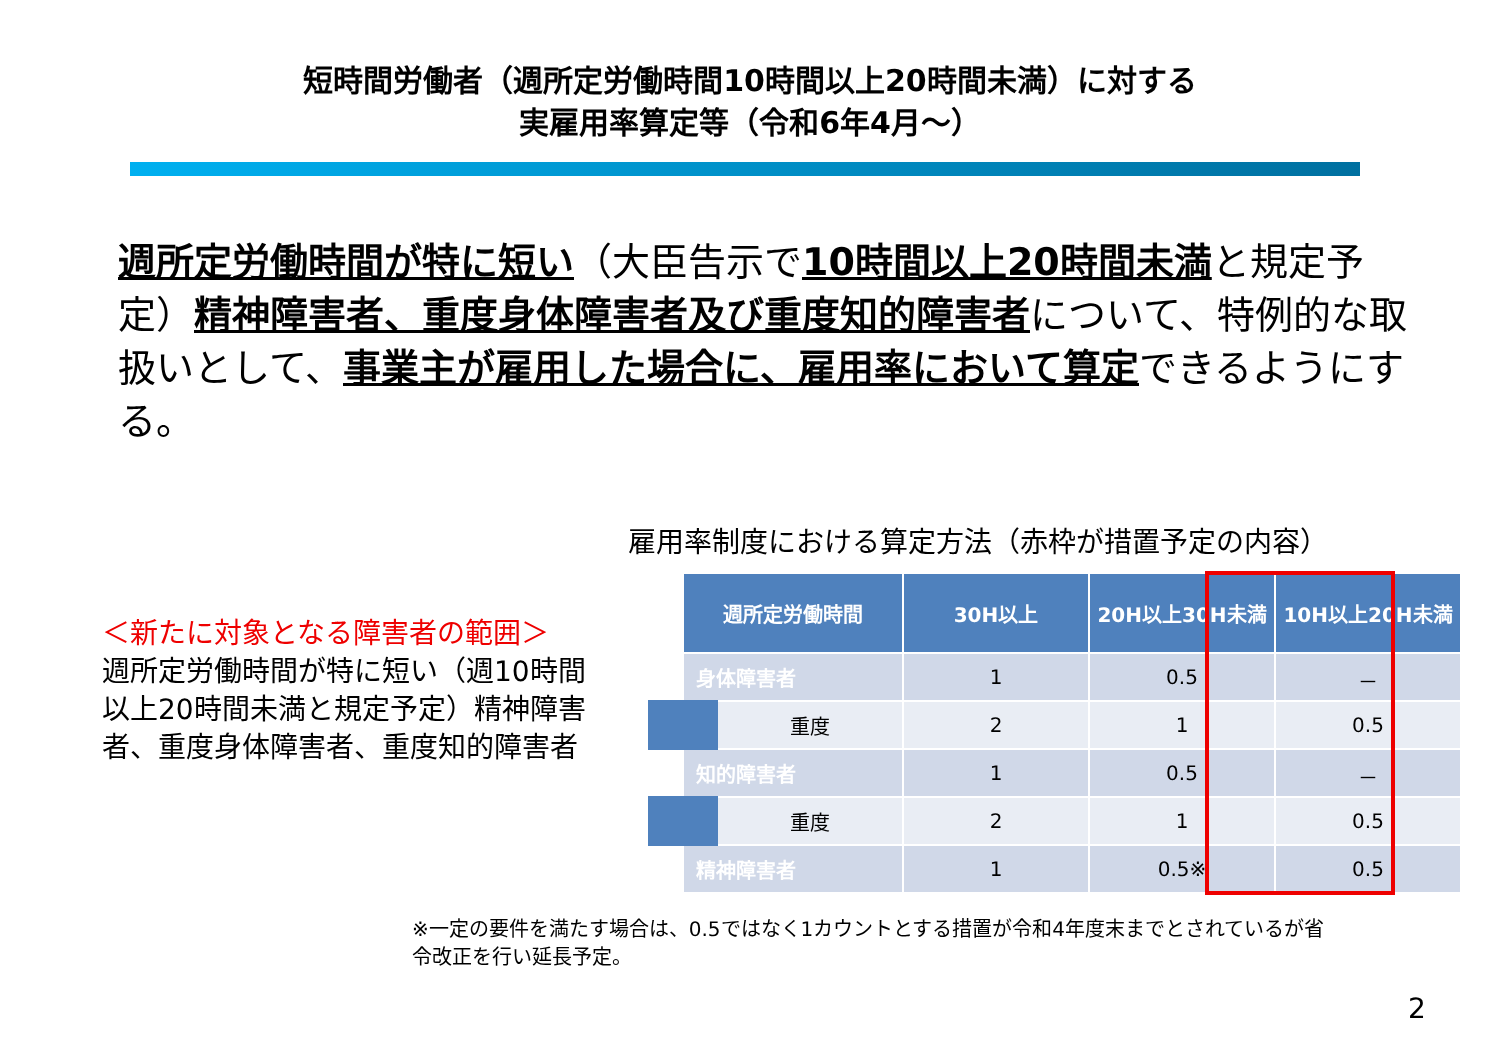短時間労働者（週所定労働時間10時間以上20時間未満）に対する
実雇用率算定等（令和6年4月～）
週所定労働時間が特に短い（大臣告示で10時間以上20時間未満と規定予定）精神障害者、重度身体障害者及び重度知的障害者について、特例的な取扱いとして、事業主が雇用した場合に、雇用率において算定できるようにする。
雇用率制度における算定方法（赤枠が措置予定の内容）
＜新たに対象となる障害者の範囲＞
週所定労働時間が特に短い（週10時間以上20時間未満と規定予定）精神障害者、重度身体障害者、重度知的障害者
| 週所定労働時間 | 30H以上 | 20H以上30H未満 | 10H以上20H未満 |
| --- | --- | --- | --- |
| 身体障害者 | 1 | 0.5 | － |
| 重度 | 2 | 1 | 0.5 |
| 知的障害者 | 1 | 0.5 | － |
| 重度 | 2 | 1 | 0.5 |
| 精神障害者 | 1 | 0.5※ | 0.5 |
※一定の要件を満たす場合は、0.5ではなく1カウントとする措置が令和4年度末までとされているが省令改正を行い延長予定。
2